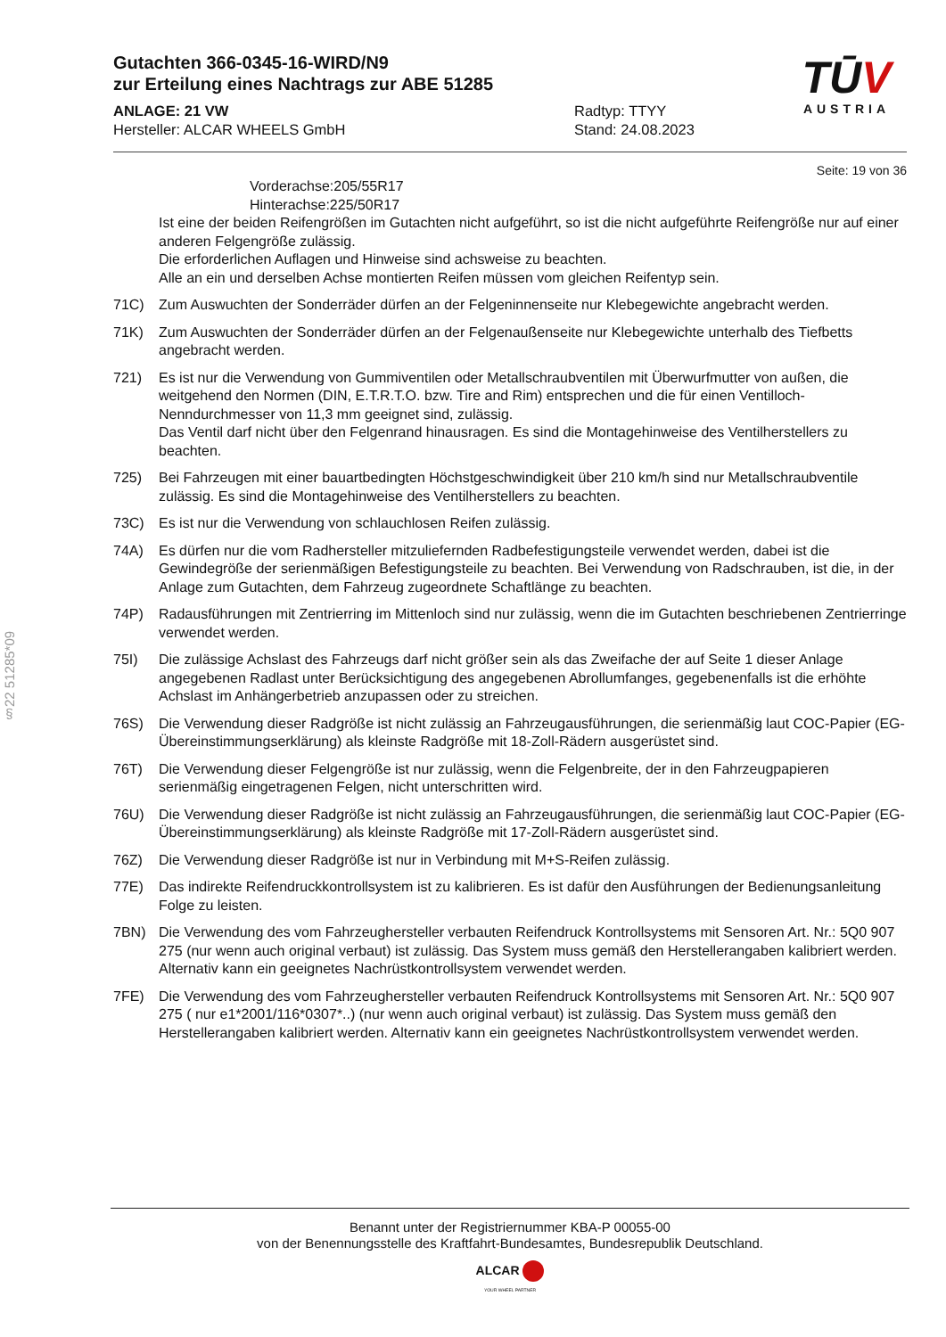§22 51285*09
TŪV
AUSTRIA
Gutachten 366-0345-16-WIRD/N9
zur Erteilung eines Nachtrags zur ABE 51285
ANLAGE: 21 VW
Hersteller: ALCAR WHEELS GmbH
Radtyp: TTYY
Stand: 24.08.2023
Seite: 19 von 36
Vorderachse: 205/55R17
Hinterachse: 225/50R17
Ist eine der beiden Reifengrößen im Gutachten nicht aufgeführt, so ist die nicht aufgeführte Reifengröße nur auf einer anderen Felgengröße zulässig.
Die erforderlichen Auflagen und Hinweise sind achsweise zu beachten.
Alle an ein und derselben Achse montierten Reifen müssen vom gleichen Reifentyp sein.
71C) Zum Auswuchten der Sonderräder dürfen an der Felgeninnenseite nur Klebegewichte angebracht werden.
71K) Zum Auswuchten der Sonderräder dürfen an der Felgenaußenseite nur Klebegewichte unterhalb des Tiefbetts angebracht werden.
721) Es ist nur die Verwendung von Gummiventilen oder Metallschraubventilen mit Überwurfmutter von außen, die weitgehend den Normen (DIN, E.T.R.T.O. bzw. Tire and Rim) entsprechen und die für einen Ventilloch-Nenndurchmesser von 11,3 mm geeignet sind, zulässig.
Das Ventil darf nicht über den Felgenrand hinausragen. Es sind die Montagehinweise des Ventilherstellers zu beachten.
725) Bei Fahrzeugen mit einer bauartbedingten Höchstgeschwindigkeit über 210 km/h sind nur Metallschraubventile zulässig. Es sind die Montagehinweise des Ventilherstellers zu beachten.
73C) Es ist nur die Verwendung von schlauchlosen Reifen zulässig.
74A) Es dürfen nur die vom Radhersteller mitzuliefernden Radbefestigungsteile verwendet werden, dabei ist die Gewindegröße der serienmäßigen Befestigungsteile zu beachten. Bei Verwendung von Radschrauben, ist die, in der Anlage zum Gutachten, dem Fahrzeug zugeordnete Schaftlänge zu beachten.
74P) Radausführungen mit Zentrierring im Mittenloch sind nur zulässig, wenn die im Gutachten beschriebenen Zentrierringe verwendet werden.
75I) Die zulässige Achslast des Fahrzeugs darf nicht größer sein als das Zweifache der auf Seite 1 dieser Anlage angegebenen Radlast unter Berücksichtigung des angegebenen Abrollumfanges, gegebenenfalls ist die erhöhte Achslast im Anhängerbetrieb anzupassen oder zu streichen.
76S) Die Verwendung dieser Radgröße ist nicht zulässig an Fahrzeugausführungen, die serienmäßig laut COC-Papier (EG-Übereinstimmungserklärung) als kleinste Radgröße mit 18-Zoll-Rädern ausgerüstet sind.
76T) Die Verwendung dieser Felgengröße ist nur zulässig, wenn die Felgenbreite, der in den Fahrzeugpapieren serienmäßig eingetragenen Felgen, nicht unterschritten wird.
76U) Die Verwendung dieser Radgröße ist nicht zulässig an Fahrzeugausführungen, die serienmäßig laut COC-Papier (EG-Übereinstimmungserklärung) als kleinste Radgröße mit 17-Zoll-Rädern ausgerüstet sind.
76Z) Die Verwendung dieser Radgröße ist nur in Verbindung mit M+S-Reifen zulässig.
77E) Das indirekte Reifendruckkontrollsystem ist zu kalibrieren. Es ist dafür den Ausführungen der Bedienungsanleitung Folge zu leisten.
7BN) Die Verwendung des vom Fahrzeughersteller verbauten Reifendruck Kontrollsystems mit Sensoren Art. Nr.: 5Q0 907 275 (nur wenn auch original verbaut) ist zulässig. Das System muss gemäß den Herstellerangaben kalibriert werden. Alternativ kann ein geeignetes Nachrüstkontrollsystem verwendet werden.
7FE) Die Verwendung des vom Fahrzeughersteller verbauten Reifendruck Kontrollsystems mit Sensoren Art. Nr.: 5Q0 907 275 ( nur e1*2001/116*0307*..) (nur wenn auch original verbaut) ist zulässig. Das System muss gemäß den Herstellerangaben kalibriert werden. Alternativ kann ein geeignetes Nachrüstkontrollsystem verwendet werden.
Benannt unter der Registriernummer KBA-P 00055-00
von der Benennungsstelle des Kraftfahrt-Bundesamtes, Bundesrepublik Deutschland.
ALCAR
YOUR WHEEL PARTNER